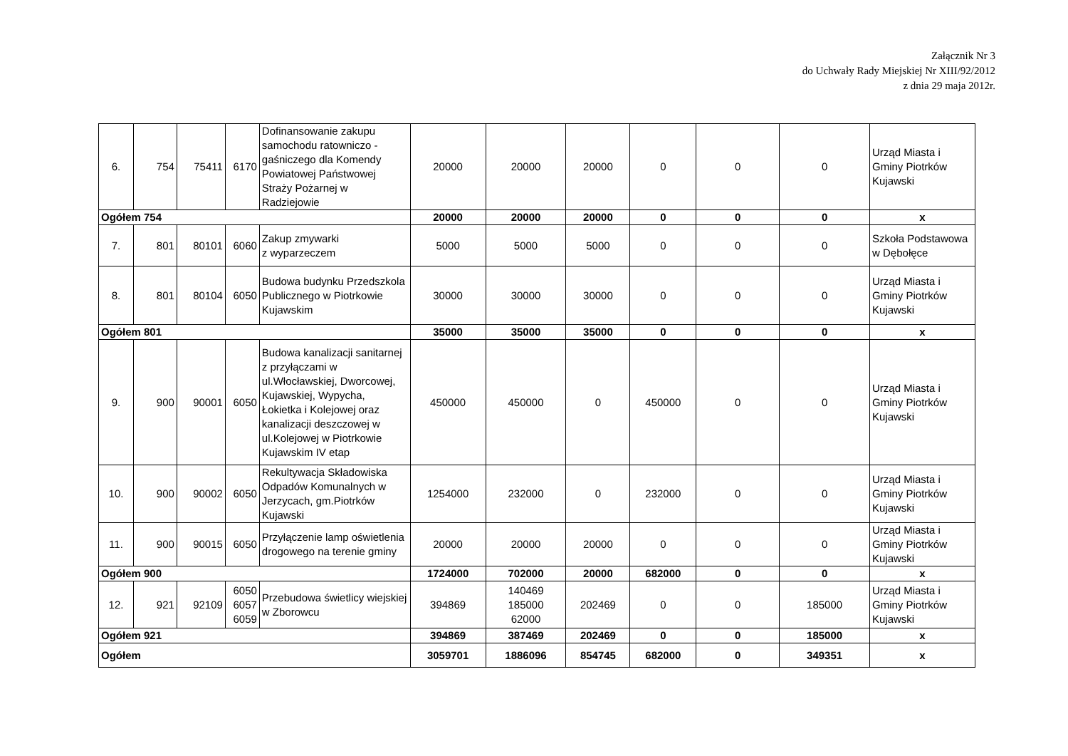Załącznik Nr 3
do Uchwały Rady Miejskiej Nr XIII/92/2012
z dnia 29 maja 2012r.
| 6. | 754 | 75411 | 6170 | Dofinansowanie zakupu samochodu ratowniczo - gaśniczego dla Komendy Powiatowej Państwowej Straży Pożarnej w Radziejowie | 20000 | 20000 | 20000 | 0 | 0 | 0 | Urząd Miasta i Gminy Piotrków Kujawski |
| Ogółem 754 | | | | | 20000 | 20000 | 20000 | 0 | 0 | 0 | x |
| 7. | 801 | 80101 | 6060 | Zakup zmywarki z wyparzeczem | 5000 | 5000 | 5000 | 0 | 0 | 0 | Szkoła Podstawowa w Dębołęce |
| 8. | 801 | 80104 | 6050 | Budowa budynku Przedszkola Publicznego w Piotrkowie Kujawskim | 30000 | 30000 | 30000 | 0 | 0 | 0 | Urząd Miasta i Gminy Piotrków Kujawski |
| Ogółem 801 | | | | | 35000 | 35000 | 35000 | 0 | 0 | 0 | x |
| 9. | 900 | 90001 | 6050 | Budowa kanalizacji sanitarnej z przyłączami w ul.Włocławskiej, Dworcowej, Kujawskiej, Wypycha, Łokietka i Kolejowej oraz kanalizacji deszczowej w ul.Kolejowej w Piotrkowie Kujawskim IV etap | 450000 | 450000 | 0 | 450000 | 0 | 0 | Urząd Miasta i Gminy Piotrków Kujawski |
| 10. | 900 | 90002 | 6050 | Rekultywacja Składowiska Odpadów Komunalnych w Jerzycach, gm.Piotrków Kujawski | 1254000 | 232000 | 0 | 232000 | 0 | 0 | Urząd Miasta i Gminy Piotrków Kujawski |
| 11. | 900 | 90015 | 6050 | Przyłączenie lamp oświetlenia drogowego na terenie gminy | 20000 | 20000 | 20000 | 0 | 0 | 0 | Urząd Miasta i Gminy Piotrków Kujawski |
| Ogółem 900 | | | | | 1724000 | 702000 | 20000 | 682000 | 0 | 0 | x |
| 12. | 921 | 92109 | 6050 6057 6059 | Przebudowa świetlicy wiejskiej w Zborowcu | 394869 | 140469 185000 62000 | 202469 | 0 | 0 | 185000 | Urząd Miasta i Gminy Piotrków Kujawski |
| Ogółem 921 | | | | | 394869 | 387469 | 202469 | 0 | 0 | 185000 | x |
| Ogółem | | | | | 3059701 | 1886096 | 854745 | 682000 | 0 | 349351 | x |